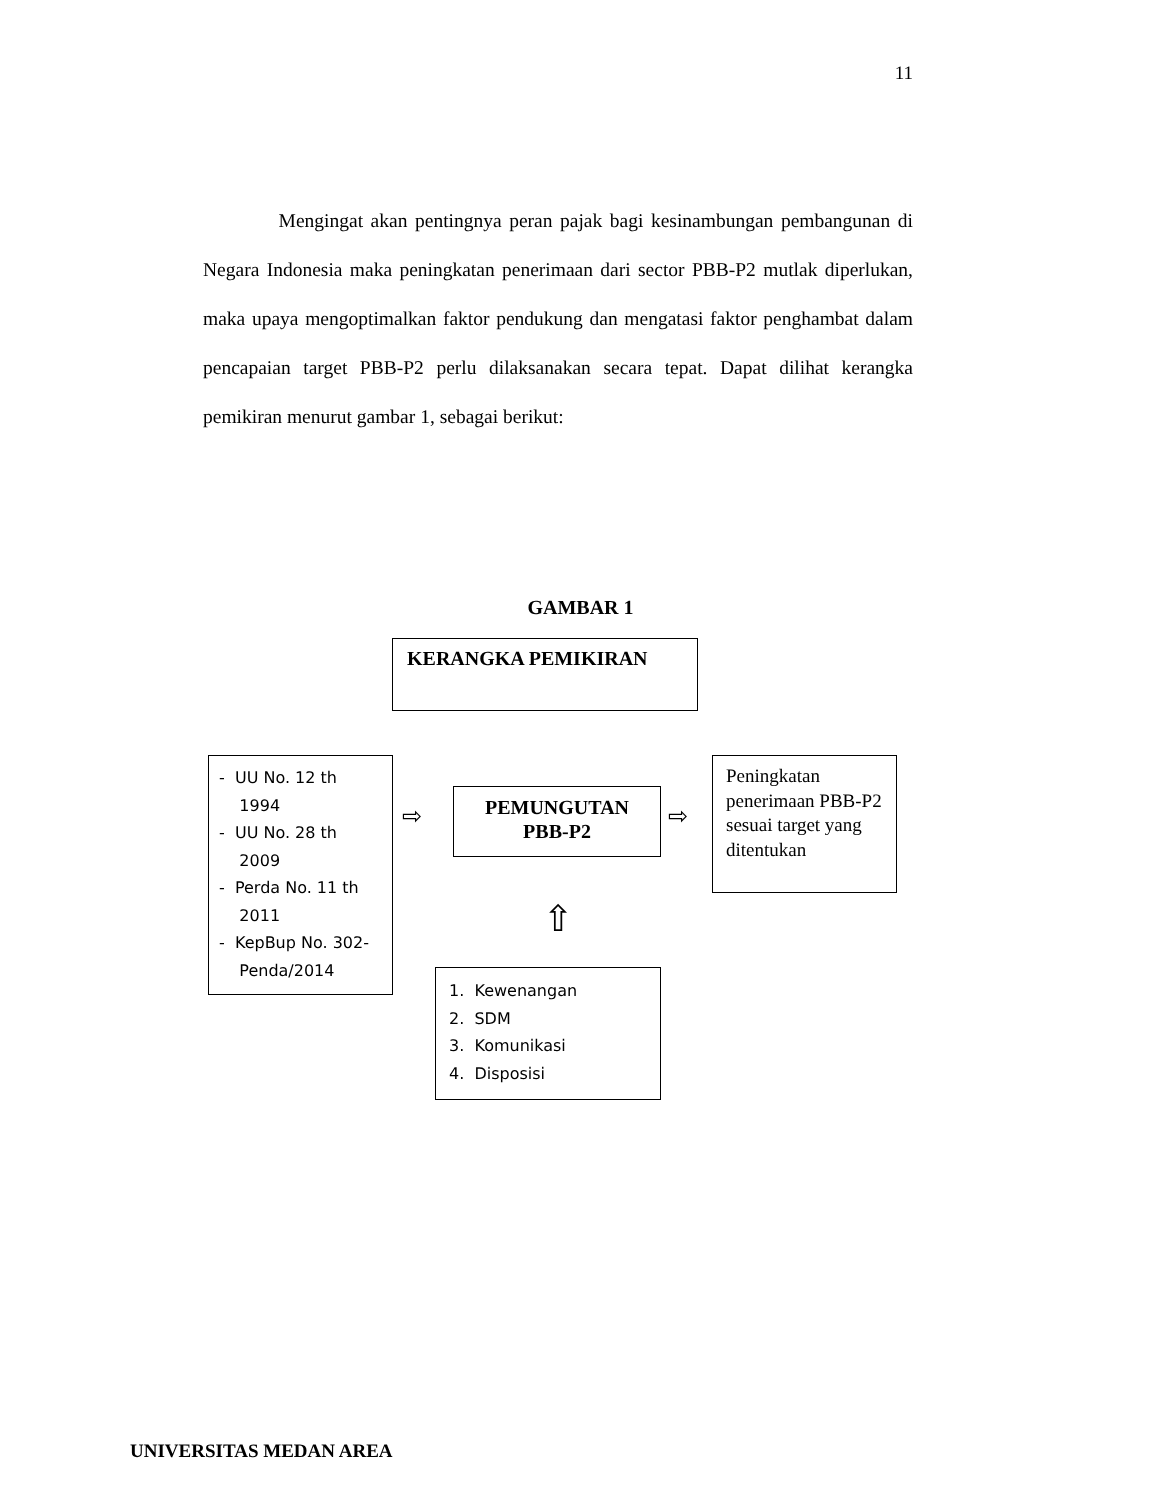11
Mengingat akan pentingnya peran pajak bagi kesinambungan pembangunan di Negara Indonesia maka peningkatan penerimaan dari sector PBB-P2 mutlak diperlukan, maka upaya mengoptimalkan faktor pendukung dan mengatasi faktor penghambat dalam pencapaian target PBB-P2 perlu dilaksanakan secara tepat. Dapat dilihat kerangka pemikiran menurut gambar 1, sebagai berikut:
GAMBAR 1
KERANGKA PEMIKIRAN
- UU No. 12 th
1994
- UU No. 28 th
2009
- Perda No. 11 th
2011
- KepBup No. 302-
Penda/2014
⇨
PEMUNGUTAN
PBB-P2
⇨
Peningkatan penerimaan PBB-P2 sesuai target yang ditentukan
⇧
1. Kewenangan
2. SDM
3. Komunikasi
4. Disposisi
UNIVERSITAS MEDAN AREA